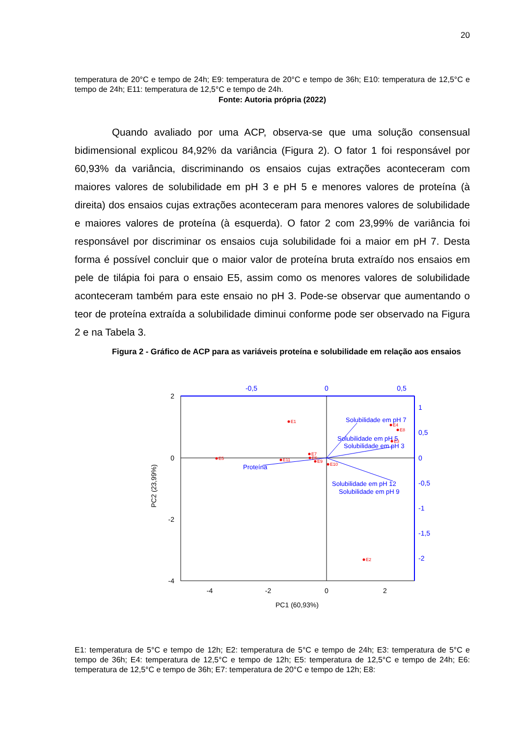20
temperatura de 20°C e tempo de 24h; E9: temperatura de 20°C e tempo de 36h; E10: temperatura de 12,5°C e tempo de 24h; E11: temperatura de 12,5°C e tempo de 24h.
Fonte: Autoria própria (2022)
Quando avaliado por uma ACP, observa-se que uma solução consensual bidimensional explicou 84,92% da variância (Figura 2). O fator 1 foi responsável por 60,93% da variância, discriminando os ensaios cujas extrações aconteceram com maiores valores de solubilidade em pH 3 e pH 5 e menores valores de proteína (à direita) dos ensaios cujas extrações aconteceram para menores valores de solubilidade e maiores valores de proteína (à esquerda). O fator 2 com 23,99% de variância foi responsável por discriminar os ensaios cuja solubilidade foi a maior em pH 7. Desta forma é possível concluir que o maior valor de proteína bruta extraído nos ensaios em pele de tilápia foi para o ensaio E5, assim como os menores valores de solubilidade aconteceram também para este ensaio no pH 3. Pode-se observar que aumentando o teor de proteína extraída a solubilidade diminui conforme pode ser observado na Figura 2 e na Tabela 3.
Figura 2 - Gráfico de ACP para as variáveis proteína e solubilidade em relação aos ensaios
2
0
-2
-4
-4
-2
0
2
PC1 (60,93%)
PC2 (23,99%)
-0,5
0
0,5
1
0,5
0
-0,5
-1
-1,5
-2
Solubilidade em pH 7
Solubilidade em pH 5
Solubilidade em pH 3
Proteína
Solubilidade em pH 12
Solubilidade em pH 9
E1
E4
E8
E3
E5
E11
E7
E6
E9
E10
E2
E1: temperatura de 5°C e tempo de 12h; E2: temperatura de 5°C e tempo de 24h; E3: temperatura de 5°C e tempo de 36h; E4: temperatura de 12,5°C e tempo de 12h; E5: temperatura de 12,5°C e tempo de 24h; E6: temperatura de 12,5°C e tempo de 36h; E7: temperatura de 20°C e tempo de 12h; E8: